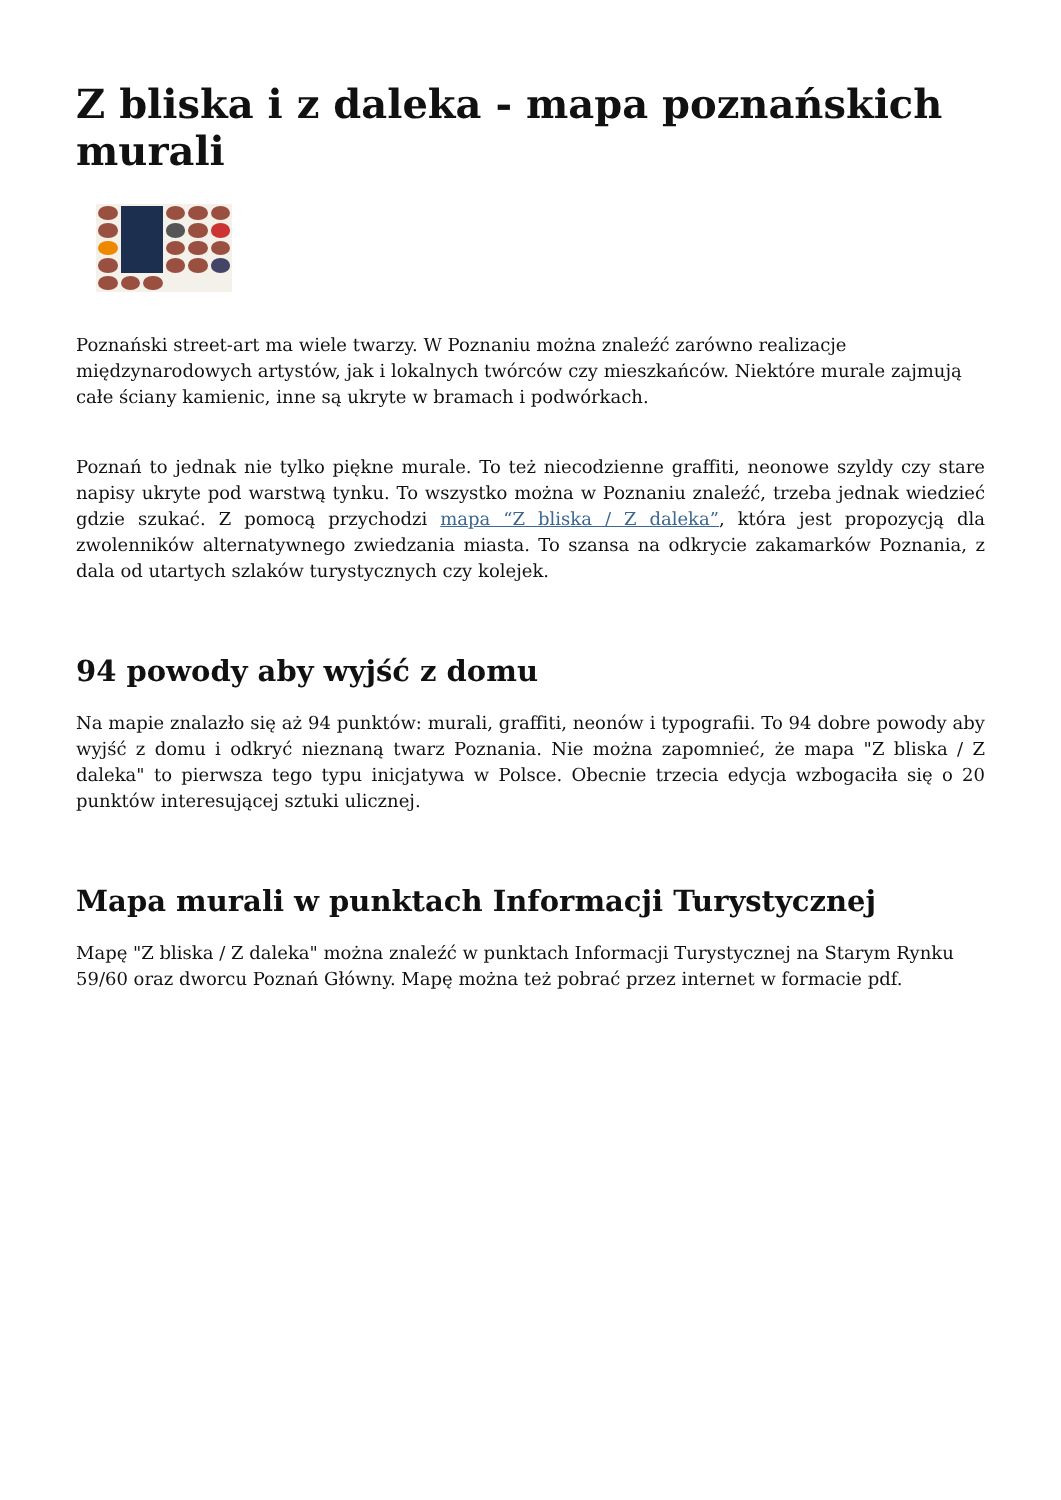Z bliska i z daleka - mapa poznańskich murali
Poznański street-art ma wiele twarzy. W Poznaniu można znaleźć zarówno realizacje międzynarodowych artystów, jak i lokalnych twórców czy mieszkańców. Niektóre murale zajmują całe ściany kamienic, inne są ukryte w bramach i podwórkach.
Poznań to jednak nie tylko piękne murale. To też niecodzienne graffiti, neonowe szyldy czy stare napisy ukryte pod warstwą tynku. To wszystko można w Poznaniu znaleźć, trzeba jednak wiedzieć gdzie szukać. Z pomocą przychodzi mapa “Z bliska / Z daleka”, która jest propozycją dla zwolenników alternatywnego zwiedzania miasta. To szansa na odkrycie zakamarków Poznania, z dala od utartych szlaków turystycznych czy kolejek.
94 powody aby wyjść z domu
Na mapie znalazło się aż 94 punktów: murali, graffiti, neonów i typografii. To 94 dobre powody aby wyjść z domu i odkryć nieznaną twarz Poznania. Nie można zapomnieć, że mapa "Z bliska / Z daleka" to pierwsza tego typu inicjatywa w Polsce. Obecnie trzecia edycja wzbogaciła się o 20 punktów interesującej sztuki ulicznej.
Mapa murali w punktach Informacji Turystycznej
Mapę "Z bliska / Z daleka" można znaleźć w punktach Informacji Turystycznej na Starym Rynku 59/60 oraz dworcu Poznań Główny. Mapę można też pobrać przez internet w formacie pdf.